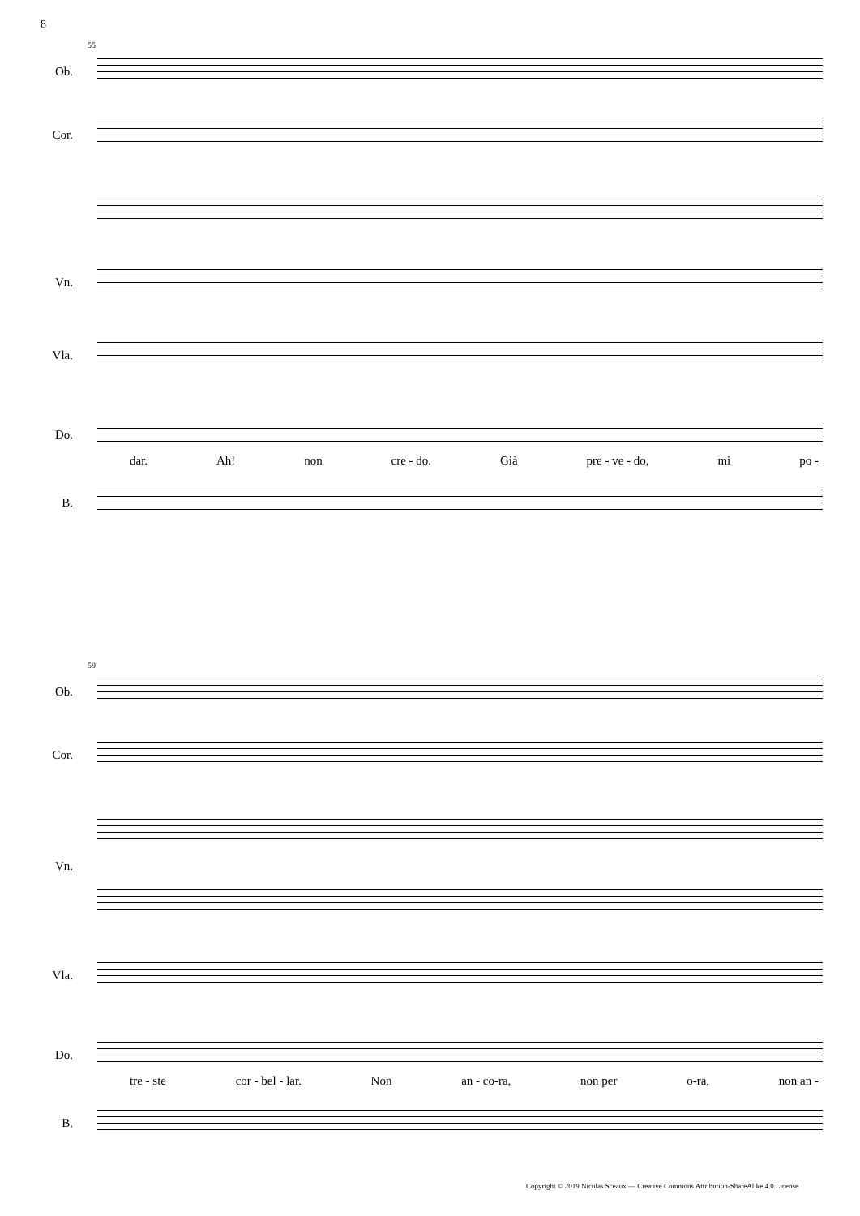8
55
Ob.
Cor.
Vn.
Vla.
Do.
dar. Ah! non cre - do. Già pre - ve - do, mi po -
B.
59
Ob.
Cor.
Vn.
Vla.
Do.
tre - ste cor - bel - lar. Non an - co-ra, non per o-ra, non an -
B.
Copyright © 2019 Nicolas Sceaux — Creative Commons Attribution-ShareAlike 4.0 License